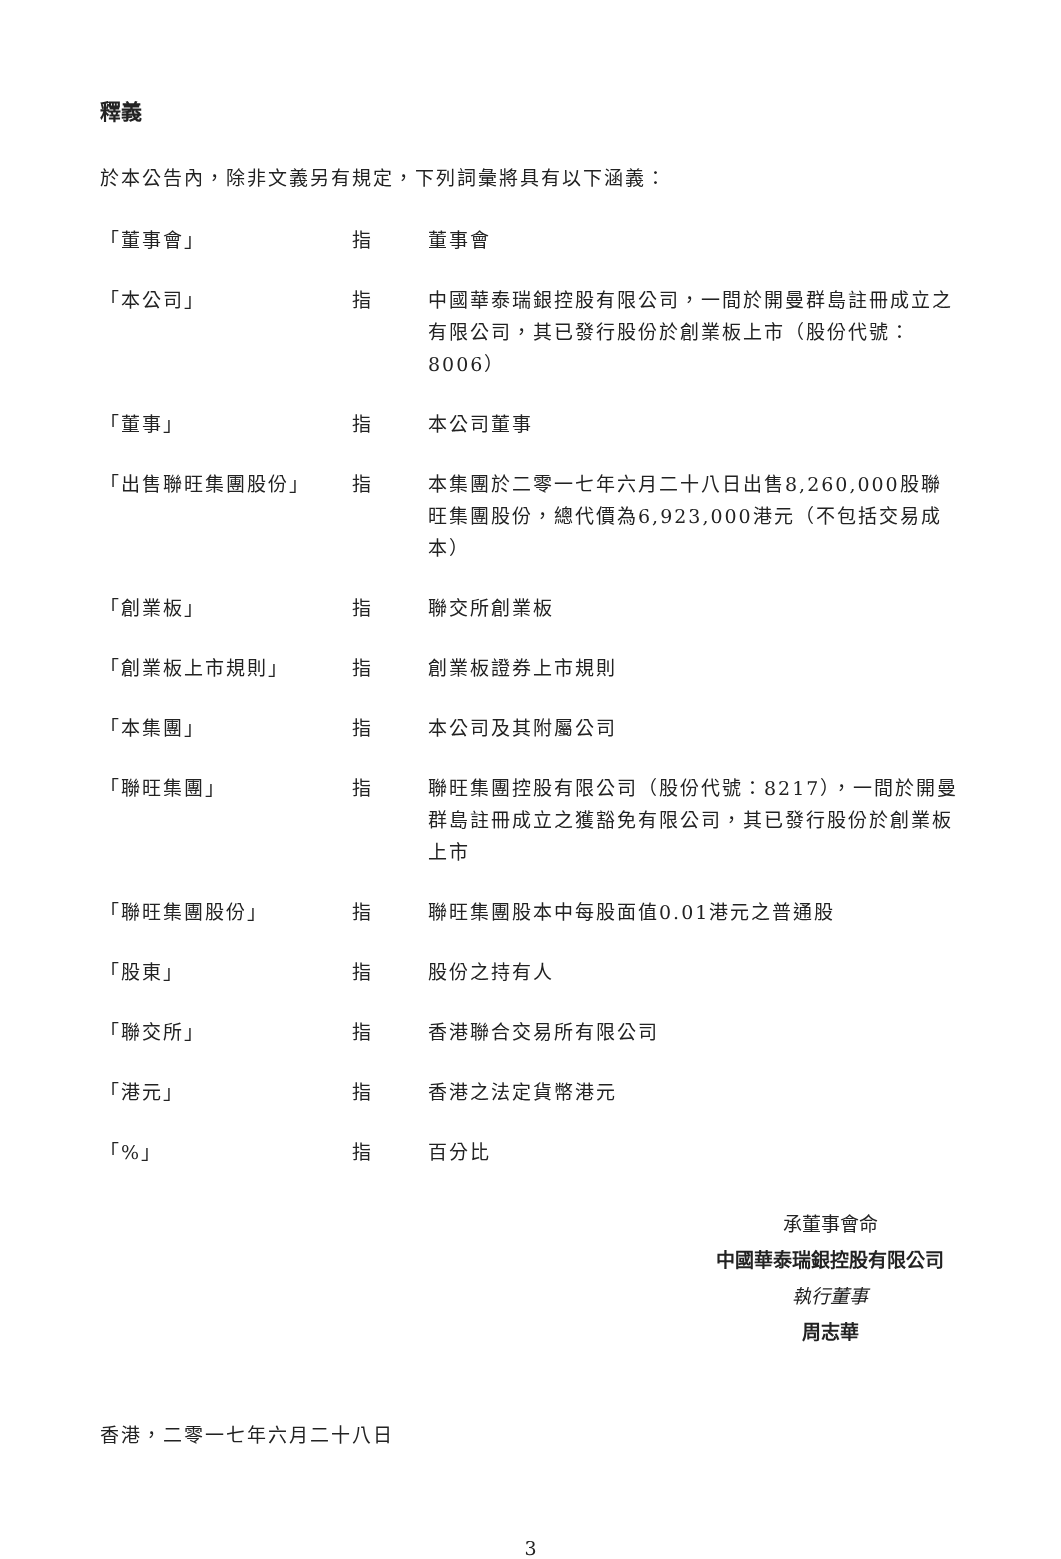釋義
於本公告內，除非文義另有規定，下列詞彙將具有以下涵義：
| 「董事會」 | 指 | 董事會 |
| 「本公司」 | 指 | 中國華泰瑞銀控股有限公司，一間於開曼群島註冊成立之有限公司，其已發行股份於創業板上市（股份代號：8006） |
| 「董事」 | 指 | 本公司董事 |
| 「出售聯旺集團股份」 | 指 | 本集團於二零一七年六月二十八日出售8,260,000股聯旺集團股份，總代價為6,923,000港元（不包括交易成本） |
| 「創業板」 | 指 | 聯交所創業板 |
| 「創業板上市規則」 | 指 | 創業板證券上市規則 |
| 「本集團」 | 指 | 本公司及其附屬公司 |
| 「聯旺集團」 | 指 | 聯旺集團控股有限公司（股份代號：8217），一間於開曼群島註冊成立之獲豁免有限公司，其已發行股份於創業板上市 |
| 「聯旺集團股份」 | 指 | 聯旺集團股本中每股面值0.01港元之普通股 |
| 「股東」 | 指 | 股份之持有人 |
| 「聯交所」 | 指 | 香港聯合交易所有限公司 |
| 「港元」 | 指 | 香港之法定貨幣港元 |
| 「%」 | 指 | 百分比 |
承董事會命
中國華泰瑞銀控股有限公司
執行董事
周志華
香港，二零一七年六月二十八日
3